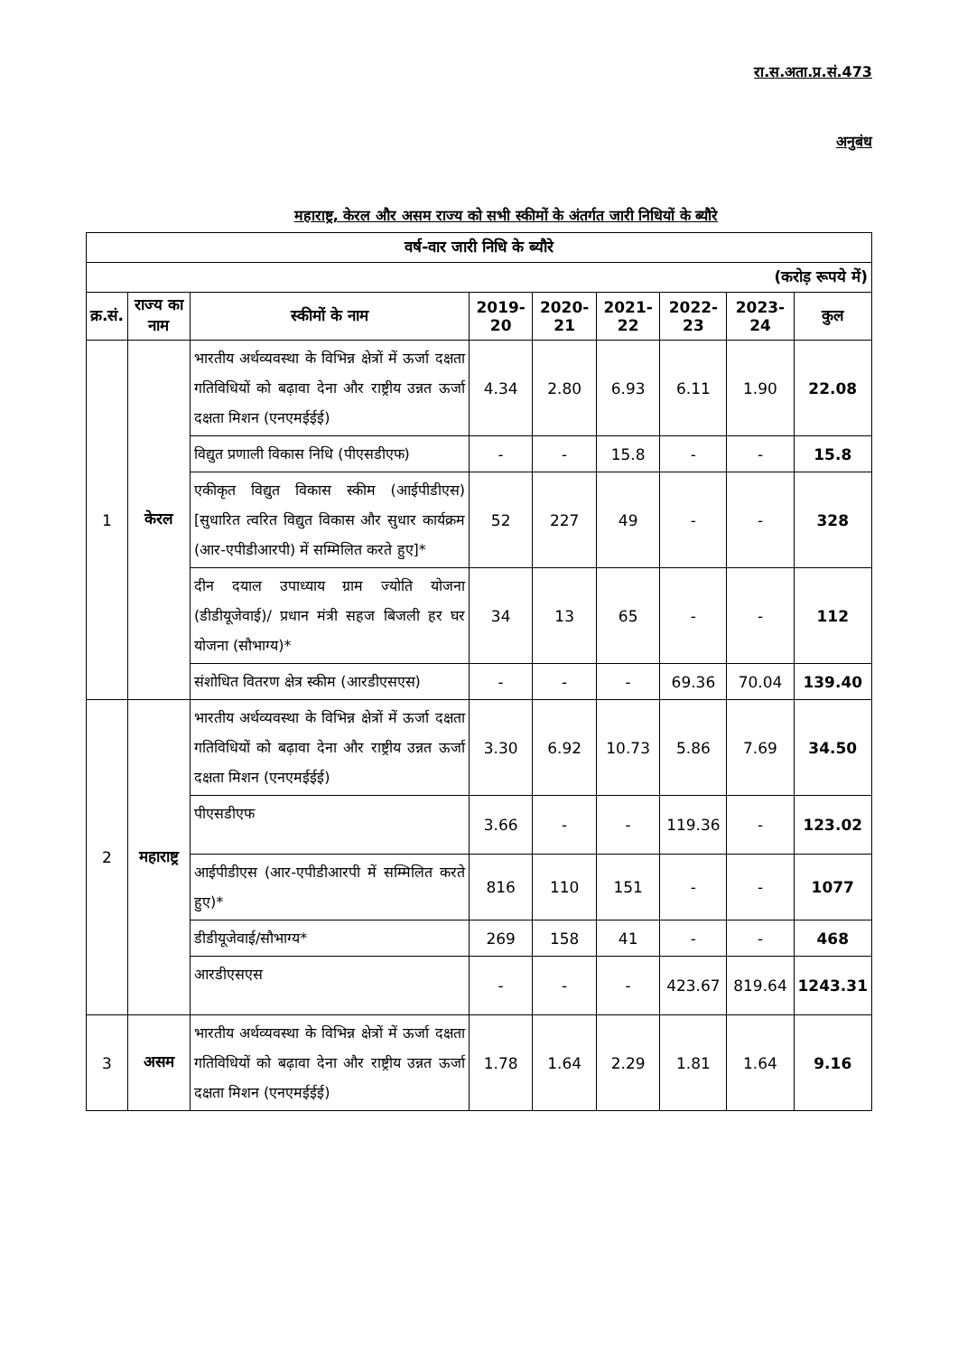रा.स.अता.प्र.सं.473
अनुबंध
महाराष्ट्र, केरल और असम राज्य को सभी स्कीमों के अंतर्गत जारी निधियों के ब्यौरे
| वर्ष-वार जारी निधि के ब्यौरे | | | | | | | | |
| --- | --- | --- | --- | --- | --- | --- | --- | --- |
| (करोड़ रूपये में) | | | | | | | | |
| क्र.सं. | राज्य का नाम | स्कीमों के नाम | 2019-20 | 2020-21 | 2021-22 | 2022-23 | 2023-24 | कुल |
| 1 | केरल | भारतीय अर्थव्यवस्था के विभिन्न क्षेत्रों में ऊर्जा दक्षता गतिविधियों को बढ़ावा देना और राष्ट्रीय उन्नत ऊर्जा दक्षता मिशन (एनएमईईई) | 4.34 | 2.80 | 6.93 | 6.11 | 1.90 | 22.08 |
| | | विद्युत प्रणाली विकास निधि (पीएसडीएफ) | - | - | 15.8 | - | - | 15.8 |
| | | एकीकृत विद्युत विकास स्कीम (आईपीडीएस) [सुधारित त्वरित विद्युत विकास और सुधार कार्यक्रम (आर-एपीडीआरपी) में सम्मिलित करते हुए]* | 52 | 227 | 49 | - | - | 328 |
| | | दीन दयाल उपाध्याय ग्राम ज्योति योजना (डीडीयूजेवाई)/ प्रधान मंत्री सहज बिजली हर घर योजना (सौभाग्य)* | 34 | 13 | 65 | - | - | 112 |
| | | संशोधित वितरण क्षेत्र स्कीम (आरडीएसएस) | - | - | - | 69.36 | 70.04 | 139.40 |
| 2 | महाराष्ट्र | भारतीय अर्थव्यवस्था के विभिन्न क्षेत्रों में ऊर्जा दक्षता गतिविधियों को बढ़ावा देना और राष्ट्रीय उन्नत ऊर्जा दक्षता मिशन (एनएमईईई) | 3.30 | 6.92 | 10.73 | 5.86 | 7.69 | 34.50 |
| | | पीएसडीएफ | 3.66 | - | - | 119.36 | - | 123.02 |
| | | आईपीडीएस (आर-एपीडीआरपी में सम्मिलित करते हुए)* | 816 | 110 | 151 | - | - | 1077 |
| | | डीडीयूजेवाई/सौभाग्य* | 269 | 158 | 41 | - | - | 468 |
| | | आरडीएसएस | - | - | - | 423.67 | 819.64 | 1243.31 |
| 3 | असम | भारतीय अर्थव्यवस्था के विभिन्न क्षेत्रों में ऊर्जा दक्षता गतिविधियों को बढ़ावा देना और राष्ट्रीय उन्नत ऊर्जा दक्षता मिशन (एनएमईईई) | 1.78 | 1.64 | 2.29 | 1.81 | 1.64 | 9.16 |